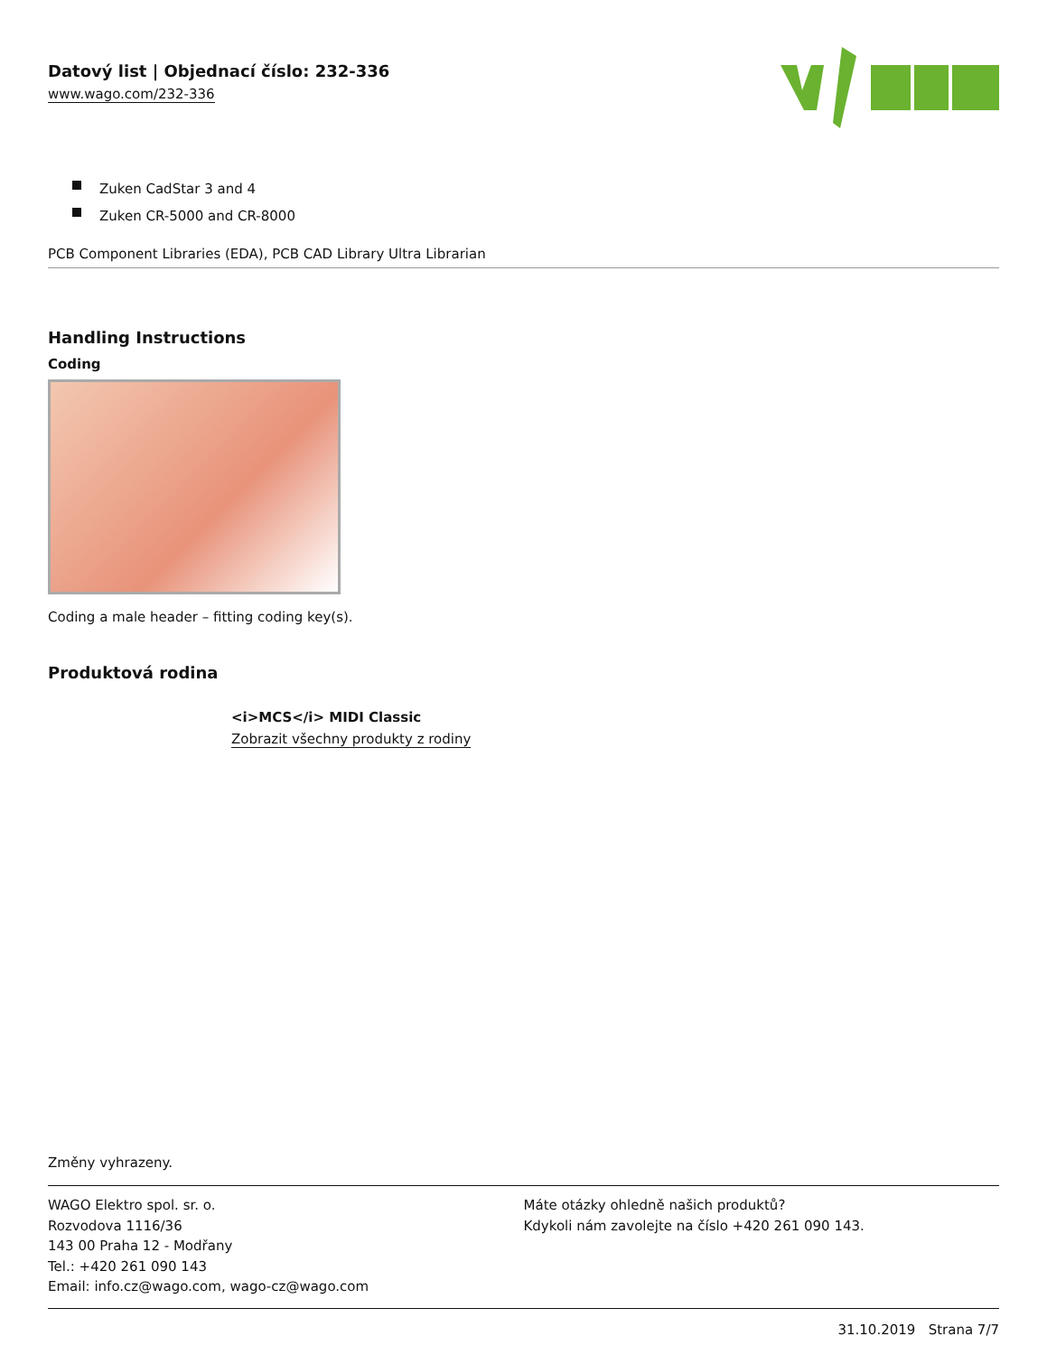Datový list | Objednací číslo: 232-336
www.wago.com/232-336
Zuken CadStar 3 and 4
Zuken CR-5000 and CR-8000
PCB Component Libraries (EDA), PCB CAD Library Ultra Librarian
Handling Instructions
Coding
Coding a male header – fitting coding key(s).
Produktová rodina
<i>MCS</i> MIDI Classic
Zobrazit všechny produkty z rodiny
Změny vyhrazeny.
WAGO Elektro spol. sr. o.
Rozvodova 1116/36
143 00 Praha 12 - Modřany
Tel.: +420 261 090 143
Email: info.cz@wago.com, wago-cz@wago.com
Máte otázky ohledně našich produktů?
Kdykoli nám zavolejte na číslo +420 261 090 143.
31.10.2019 Strana 7/7